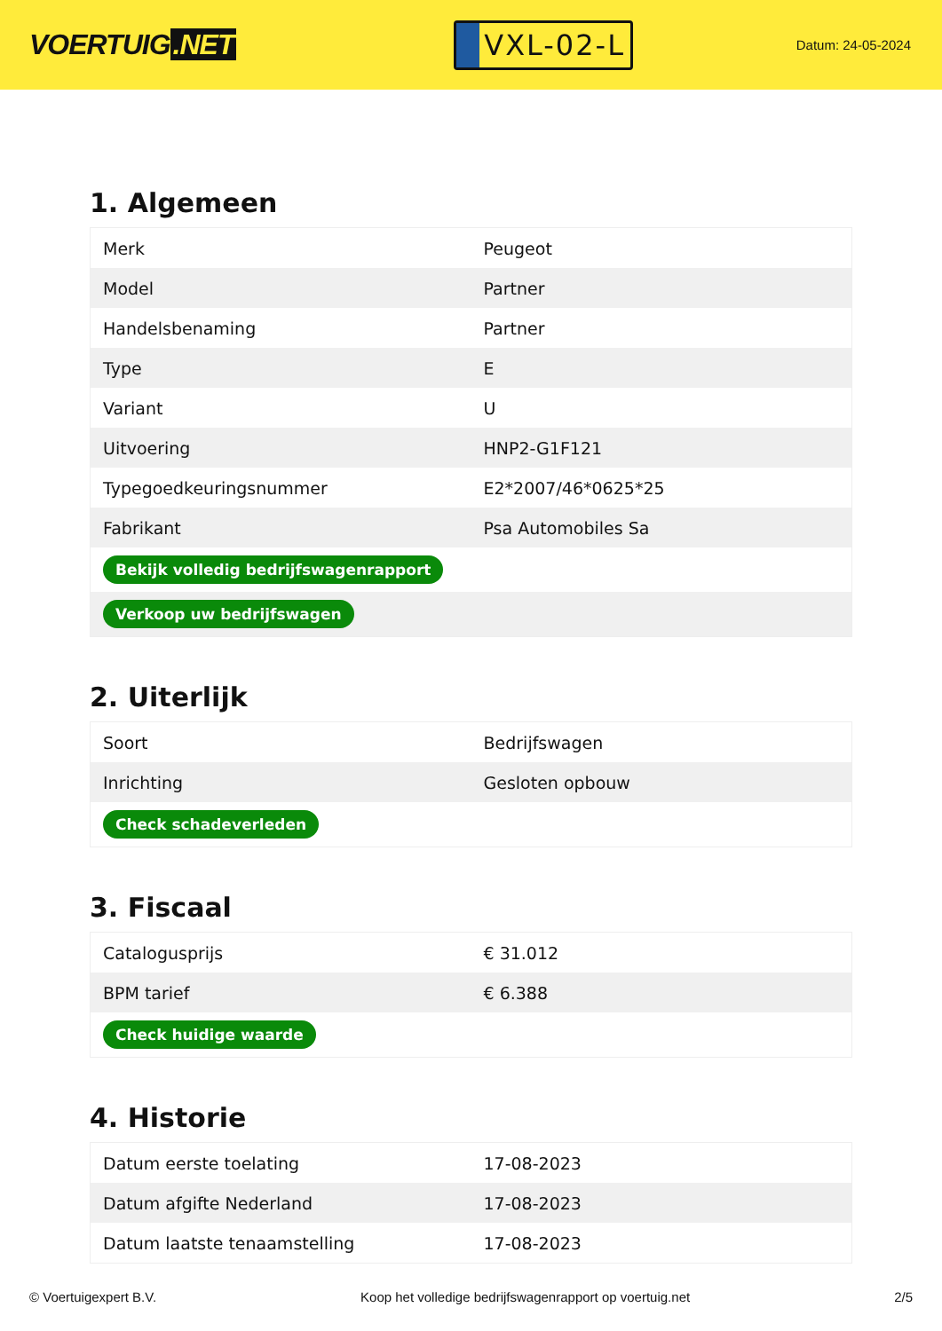VOERTUIG.NET
VXL-02-L
Datum: 24-05-2024
1. Algemeen
| Merk | Peugeot |
| Model | Partner |
| Handelsbenaming | Partner |
| Type | E |
| Variant | U |
| Uitvoering | HNP2-G1F121 |
| Typegoedkeuringsnummer | E2*2007/46*0625*25 |
| Fabrikant | Psa Automobiles Sa |
| Bekijk volledig bedrijfswagenrapport | |
| Verkoop uw bedrijfswagen | |
2. Uiterlijk
| Soort | Bedrijfswagen |
| Inrichting | Gesloten opbouw |
| Check schadeverleden | |
3. Fiscaal
| Catalogusprijs | € 31.012 |
| BPM tarief | € 6.388 |
| Check huidige waarde | |
4. Historie
| Datum eerste toelating | 17-08-2023 |
| Datum afgifte Nederland | 17-08-2023 |
| Datum laatste tenaamstelling | 17-08-2023 |
© Voertuigexpert B.V. Koop het volledige bedrijfswagenrapport op voertuig.net 2/5